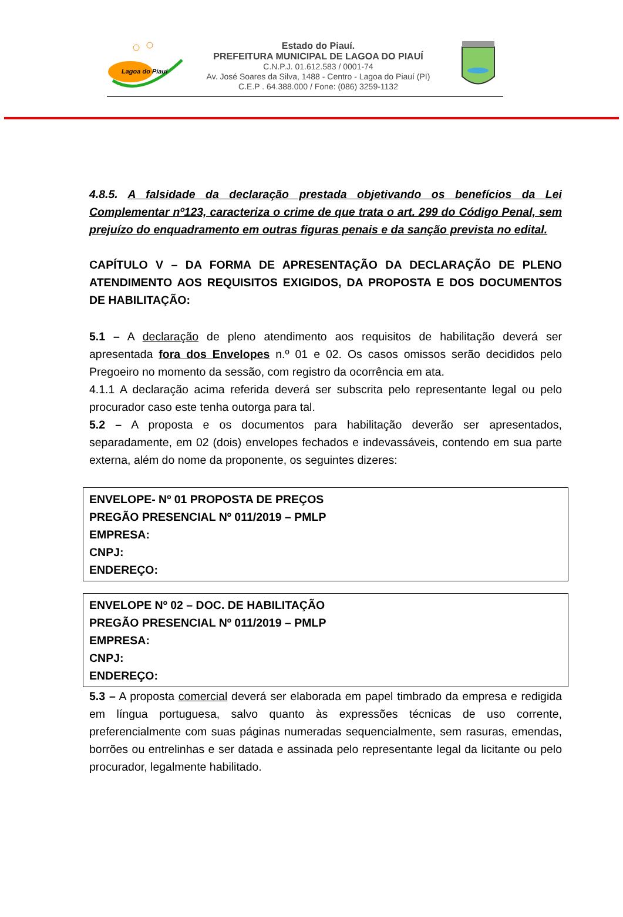Lagoa do Piauí
Estado do Piauí.
PREFEITURA MUNICIPAL DE LAGOA DO PIAUÍ
C.N.P.J. 01.612.583 / 0001-74
Av. José Soares da Silva, 1488 - Centro - Lagoa do Piauí (PI)
C.E.P . 64.388.000 / Fone: (086) 3259-1132
4.8.5. A falsidade da declaração prestada objetivando os benefícios da Lei Complementar nº123, caracteriza o crime de que trata o art. 299 do Código Penal, sem prejuízo do enquadramento em outras figuras penais e da sanção prevista no edital.
CAPÍTULO V – DA FORMA DE APRESENTAÇÃO DA DECLARAÇÃO DE PLENO ATENDIMENTO AOS REQUISITOS EXIGIDOS, DA PROPOSTA E DOS DOCUMENTOS DE HABILITAÇÃO:
5.1 – A declaração de pleno atendimento aos requisitos de habilitação deverá ser apresentada fora dos Envelopes n.º 01 e 02. Os casos omissos serão decididos pelo Pregoeiro no momento da sessão, com registro da ocorrência em ata.
4.1.1 A declaração acima referida deverá ser subscrita pelo representante legal ou pelo procurador caso este tenha outorga para tal.
5.2 – A proposta e os documentos para habilitação deverão ser apresentados, separadamente, em 02 (dois) envelopes fechados e indevassáveis, contendo em sua parte externa, além do nome da proponente, os seguintes dizeres:
ENVELOPE- Nº 01 PROPOSTA DE PREÇOS
PREGÃO PRESENCIAL Nº 011/2019 – PMLP
EMPRESA:
CNPJ:
ENDEREÇO:
ENVELOPE Nº 02 – DOC. DE HABILITAÇÃO
PREGÃO PRESENCIAL Nº 011/2019 – PMLP
EMPRESA:
CNPJ:
ENDEREÇO:
5.3 – A proposta comercial deverá ser elaborada em papel timbrado da empresa e redigida em língua portuguesa, salvo quanto às expressões técnicas de uso corrente, preferencialmente com suas páginas numeradas sequencialmente, sem rasuras, emendas, borrões ou entrelinhas e ser datada e assinada pelo representante legal da licitante ou pelo procurador, legalmente habilitado.